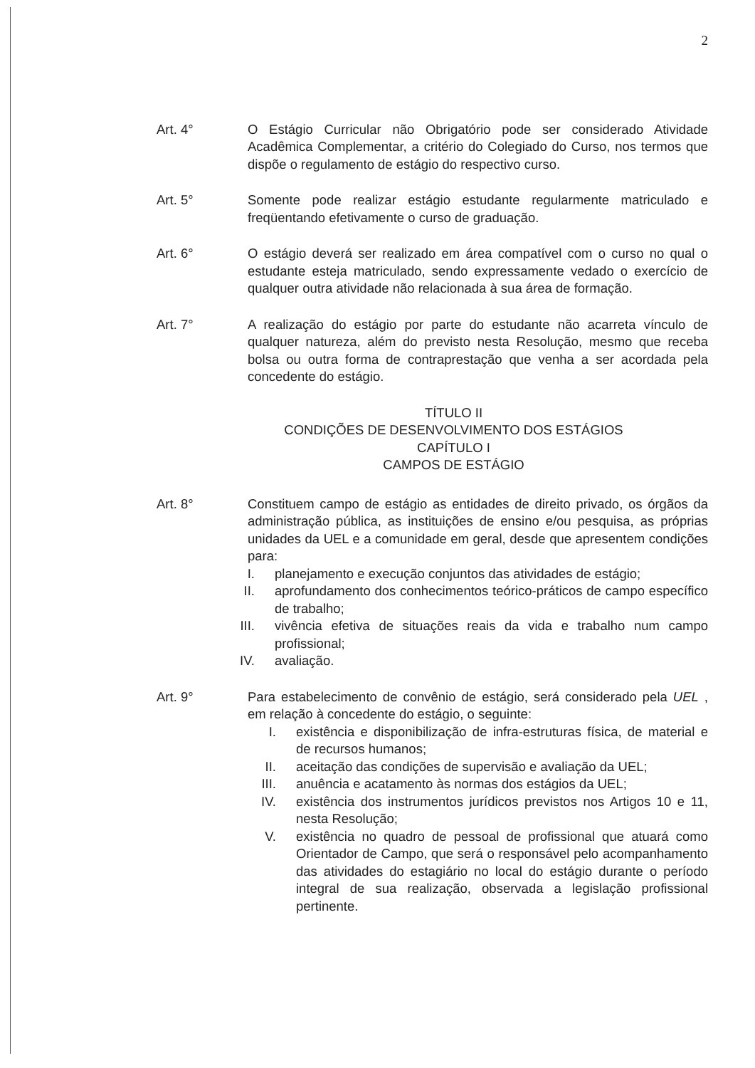2
Art. 4° O Estágio Curricular não Obrigatório pode ser considerado Atividade Acadêmica Complementar, a critério do Colegiado do Curso, nos termos que dispõe o regulamento de estágio do respectivo curso.
Art. 5° Somente pode realizar estágio estudante regularmente matriculado e freqüentando efetivamente o curso de graduação.
Art. 6° O estágio deverá ser realizado em área compatível com o curso no qual o estudante esteja matriculado, sendo expressamente vedado o exercício de qualquer outra atividade não relacionada à sua área de formação.
Art. 7° A realização do estágio por parte do estudante não acarreta vínculo de qualquer natureza, além do previsto nesta Resolução, mesmo que receba bolsa ou outra forma de contraprestação que venha a ser acordada pela concedente do estágio.
TÍTULO II
CONDIÇÕES DE DESENVOLVIMENTO DOS ESTÁGIOS
CAPÍTULO I
CAMPOS DE ESTÁGIO
Art. 8° Constituem campo de estágio as entidades de direito privado, os órgãos da administração pública, as instituições de ensino e/ou pesquisa, as próprias unidades da UEL e a comunidade em geral, desde que apresentem condições para:
I. planejamento e execução conjuntos das atividades de estágio;
II. aprofundamento dos conhecimentos teórico-práticos de campo específico de trabalho;
III.
vivência efetiva de situações reais da vida e trabalho num campo profissional;
IV. avaliação.
Art. 9° Para estabelecimento de convênio de estágio, será considerado pela UEL , em relação à concedente do estágio, o seguinte:
I. existência e disponibilização de infra-estruturas física, de material e de recursos humanos;
II. aceitação das condições de supervisão e avaliação da UEL;
III.
anuência e acatamento às normas dos estágios da UEL;
IV. existência dos instrumentos jurídicos previstos nos Artigos 10 e 11, nesta Resolução;
V. existência no quadro de pessoal de profissional que atuará como Orientador de Campo, que será o responsável pelo acompanhamento das atividades do estagiário no local do estágio durante o período integral de sua realização, observada a legislação profissional pertinente.